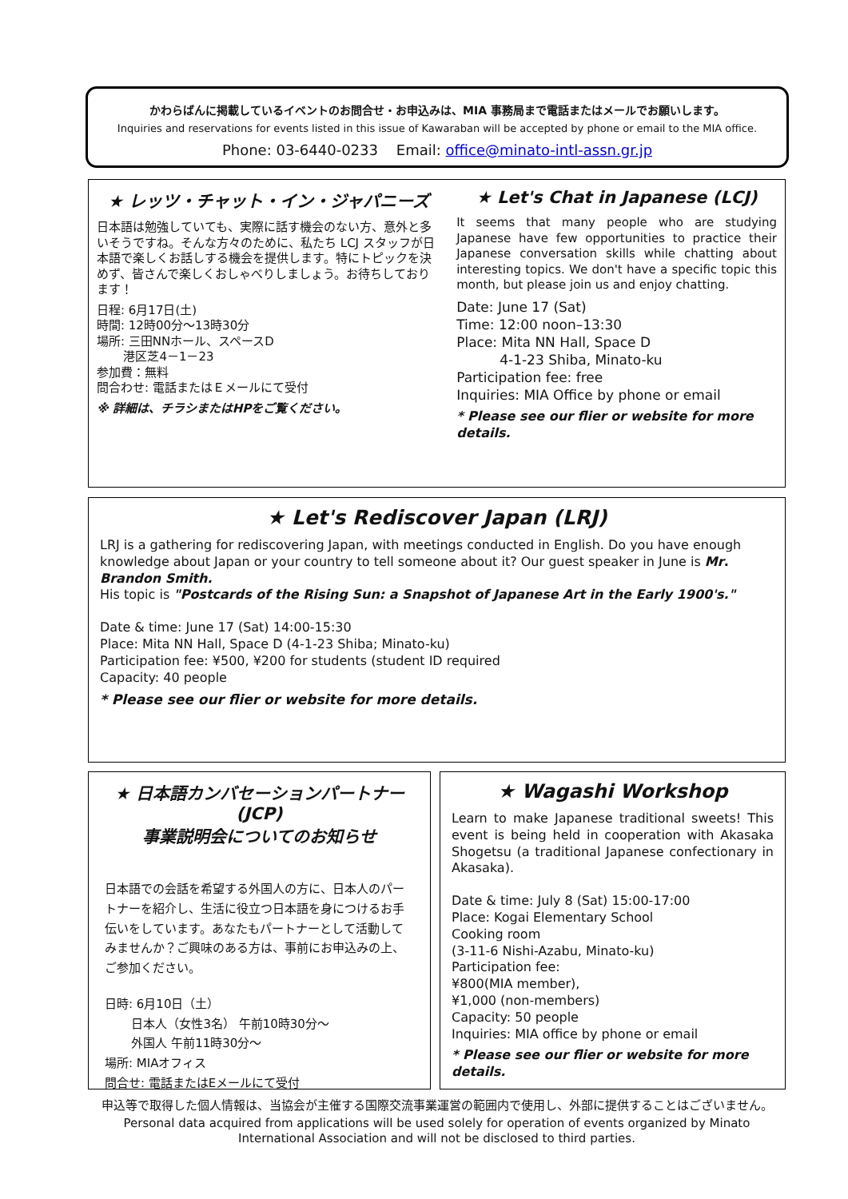かわらばんに掲載しているイベントのお問合せ・お申込みは、MIA 事務局まで電話またはメールでお願いします。
Inquiries and reservations for events listed in this issue of Kawaraban will be accepted by phone or email to the MIA office.
Phone: 03-6440-0233 Email: office@minato-intl-assn.gr.jp
★ レッツ・チャット・イン・ジャパニーズ
日本語は勉強していても、実際に話す機会のない方、意外と多いそうですね。そんな方々のために、私たち LCJ スタッフが日本語で楽しくお話しする機会を提供します。特にトピックを決めず、皆さんで楽しくおしゃべりしましょう。お待ちしております！
日程: 6月17日(土)
時間: 12時00分～13時30分
場所: 三田NNホール、スペースD
港区芝4－1－23
参加費：無料
問合わせ: 電話またはＥメールにて受付
※ 詳細は、チラシまたはHPをご覧ください。
★ Let's Chat in Japanese (LCJ)
It seems that many people who are studying Japanese have few opportunities to practice their Japanese conversation skills while chatting about interesting topics. We don't have a specific topic this month, but please join us and enjoy chatting.
Date: June 17 (Sat)
Time: 12:00 noon–13:30
Place: Mita NN Hall, Space D
4-1-23 Shiba, Minato-ku
Participation fee: free
Inquiries: MIA Office by phone or email
* Please see our flier or website for more details.
★ Let's Rediscover Japan (LRJ)
LRJ is a gathering for rediscovering Japan, with meetings conducted in English. Do you have enough knowledge about Japan or your country to tell someone about it? Our guest speaker in June is Mr. Brandon Smith.
His topic is "Postcards of the Rising Sun: a Snapshot of Japanese Art in the Early 1900's."
Date & time: June 17 (Sat) 14:00‐15:30
Place: Mita NN Hall, Space D (4-1-23 Shiba; Minato-ku)
Participation fee: ¥500, ¥200 for students (student ID required
Capacity: 40 people
* Please see our flier or website for more details.
★ 日本語カンバセーションパートナー(JCP)
事業説明会についてのお知らせ
日本語での会話を希望する外国人の方に、日本人のパートナーを紹介し、生活に役立つ日本語を身につけるお手伝いをしています。あなたもパートナーとして活動してみませんか？ご興味のある方は、事前にお申込みの上、ご参加ください。
日時: 6月10日（土）
日本人（女性3名） 午前10時30分～
外国人 午前11時30分～
場所: MIAオフィス
問合せ: 電話またはEメールにて受付
★ Wagashi Workshop
Learn to make Japanese traditional sweets! This event is being held in cooperation with Akasaka Shogetsu (a traditional Japanese confectionary in Akasaka).
Date & time: July 8 (Sat) 15:00‐17:00
Place: Kogai Elementary School
Cooking room
(3-11-6 Nishi-Azabu, Minato-ku)
Participation fee:
¥800(MIA member),
¥1,000 (non-members)
Capacity: 50 people
Inquiries: MIA office by phone or email
* Please see our flier or website for more details.
申込等で取得した個人情報は、当協会が主催する国際交流事業運営の範囲内で使用し、外部に提供することはございません。
Personal data acquired from applications will be used solely for operation of events organized by Minato International Association and will not be disclosed to third parties.